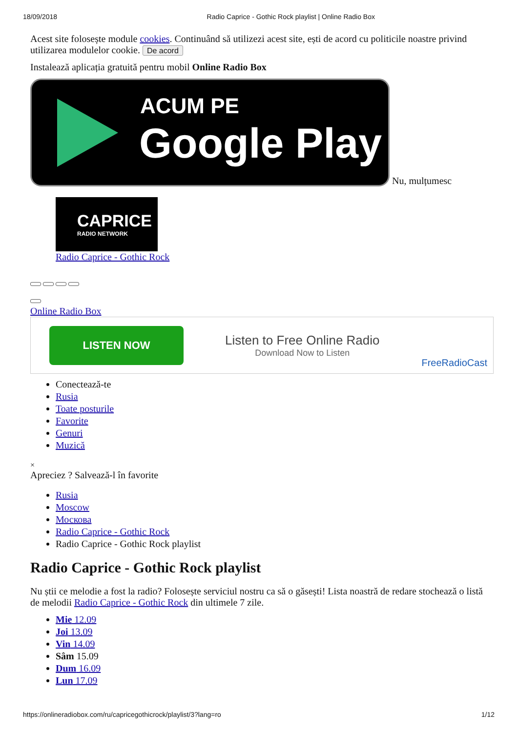18/09/2018 Radio Caprice - Gothic Rock playlist | Online Radio Box
Acest site folosește module cookies. Continuând să utilizezi acest site, ești de acord cu politicile noastre privind utilizarea modulelor cookie. De acord
Instalează aplicația gratuită pentru mobil Online Radio Box
ACUM PE Google Play Nu, mulțumesc
CAPRICE
RADIO NETWORK
Radio Caprice - Gothic Rock
Online Radio Box
LISTEN NOW
Listen to Free Online Radio
Download Now to Listen
FreeRadioCast
Conectează-te
Rusia
Toate posturile
Favorite
Genuri
Muzică
×
Apreciez ? Salvează-l în favorite
Rusia
Moscow
Москова
Radio Caprice - Gothic Rock
Radio Caprice - Gothic Rock playlist
Radio Caprice - Gothic Rock playlist
Nu știi ce melodie a fost la radio? Folosește serviciul nostru ca să o găsești! Lista noastră de redare stochează o listă de melodii Radio Caprice - Gothic Rock din ultimele 7 zile.
Mie 12.09
Joi 13.09
Vin 14.09
Sâm 15.09
Dum 16.09
Lun 17.09
https://onlineradiobox.com/ru/capricegothicrock/playlist/3?lang=ro 1/12